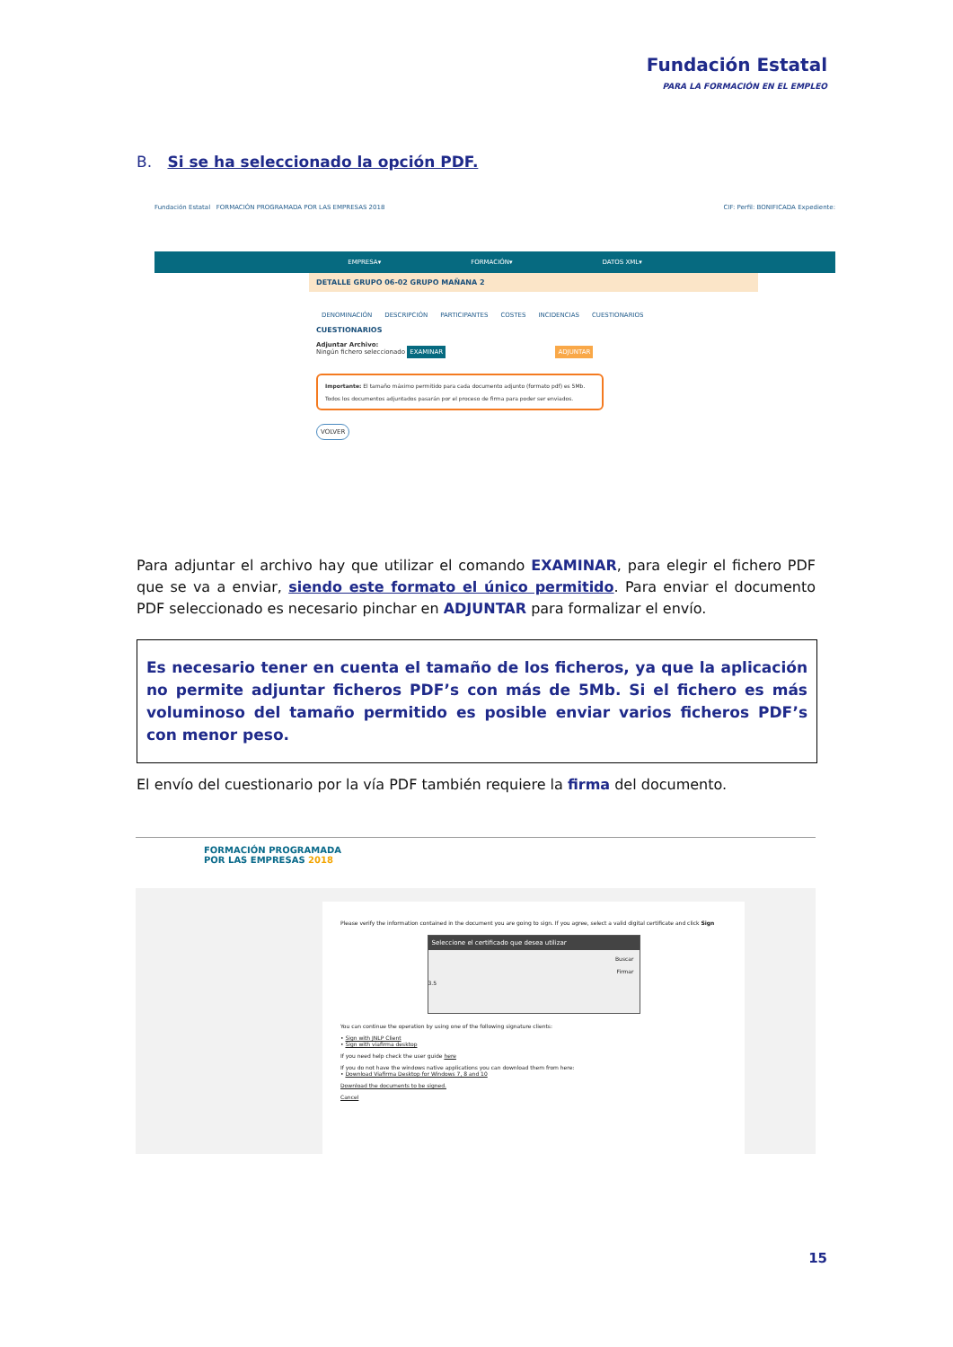Fundación Estatal
PARA LA FORMACIÓN EN EL EMPLEO
B. Si se ha seleccionado la opción PDF.
Fundación Estatal FORMACIÓN PROGRAMADA POR LAS EMPRESAS 2018 CIF: Perfil: BONIFICADA Expediente:
EMPRESA▾ FORMACIÓN▾ DATOS XML▾
DETALLE GRUPO 06-02 GRUPO MAÑANA 2
DENOMINACIÓN DESCRIPCIÓN PARTICIPANTES COSTES INCIDENCIAS CUESTIONARIOS
CUESTIONARIOS
Adjuntar Archivo:
Ningún fichero seleccionado EXAMINAR ADJUNTAR
Importante: El tamaño máximo permitido para cada documento adjunto (formato pdf) es 5Mb.
Todos los documentos adjuntados pasarán por el proceso de firma para poder ser enviados.
VOLVER
Para adjuntar el archivo hay que utilizar el comando EXAMINAR, para elegir el fichero PDF que se va a enviar, siendo este formato el único permitido. Para enviar el documento PDF seleccionado es necesario pinchar en ADJUNTAR para formalizar el envío.
Es necesario tener en cuenta el tamaño de los ficheros, ya que la aplicación no permite adjuntar ficheros PDF’s con más de 5Mb. Si el fichero es más voluminoso del tamaño permitido es posible enviar varios ficheros PDF’s con menor peso.
El envío del cuestionario por la vía PDF también requiere la firma del documento.
FORMACIÓN PROGRAMADA
POR LAS EMPRESAS 2018
Please verify the information contained in the document you are going to sign. If you agree, select a valid digital certificate and click Sign
Seleccione el certificado que desea utilizar
Buscar
Firmar
3.5
You can continue the operation by using one of the following signature clients:
• Sign with JNLP Client
• Sign with viafirma desktop
If you need help check the user guide here
If you do not have the windows native applications you can download them from here:
• Download Viafirma Desktop for Windows 7, 8 and 10
Download the documents to be signed.
Cancel
15